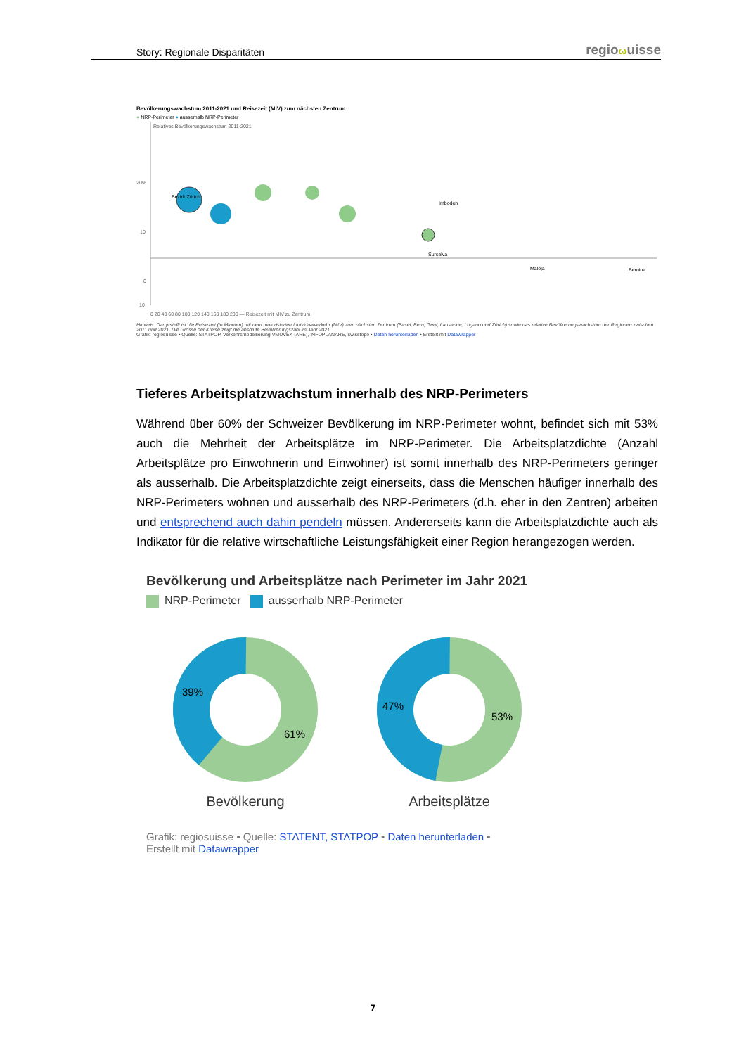Story: Regionale Disparitäten
regio ωuisse
Bevölkerungswachstum 2011-2021 und Reisezeit (MIV) zum nächsten Zentrum
● NRP-Perimeter ● ausserhalb NRP-Perimeter
20%
10
0
−10
Relatives Bevölkerungswachstum 2011-2021
Bezirk Zürich
Imboden
Surselva
Maloja
Bernina
0 20 40 60 80 100 120 140 160 180 200 — Reisezeit mit MIV zu Zentrum
Hinweis: Dargestellt ist die Reisezeit (in Minuten) mit dem motorisierten Individualverkehr (MIV) zum nächsten Zentrum (Basel, Bern, Genf, Lausanne, Lugano und Zürich) sowie das relative Bevölkerungswachstum der Regionen zwischen 2011 und 2021. Die Grösse der Kreise zeigt die absolute Bevölkerungszahl im Jahr 2021.
Grafik: regiosuisse • Quelle: STATPOP, Verkehrsmodellierung VMUVEK (ARE), INFOPLANARE, swisstopo • Daten herunterladen • Erstellt mit Datawrapper
Tieferes Arbeitsplatzwachstum innerhalb des NRP-Perimeters
Während über 60% der Schweizer Bevölkerung im NRP-Perimeter wohnt, befindet sich mit 53% auch die Mehrheit der Arbeitsplätze im NRP-Perimeter. Die Arbeitsplatzdichte (Anzahl Arbeitsplätze pro Einwohnerin und Einwohner) ist somit innerhalb des NRP-Perimeters geringer als ausserhalb. Die Arbeitsplatzdichte zeigt einerseits, dass die Menschen häufiger innerhalb des NRP-Perimeters wohnen und ausserhalb des NRP-Perimeters (d.h. eher in den Zentren) arbeiten und entsprechend auch dahin pendeln müssen. Andererseits kann die Arbeitsplatzdichte auch als Indikator für die relative wirtschaftliche Leistungsfähigkeit einer Region herangezogen werden.
Bevölkerung und Arbeitsplätze nach Perimeter im Jahr 2021
NRP-Perimeter ausserhalb NRP-Perimeter
39%
61%
Bevölkerung
47%
53%
Arbeitsplätze
Grafik: regiosuisse • Quelle: STATENT, STATPOP • Daten herunterladen •
Erstellt mit Datawrapper
7